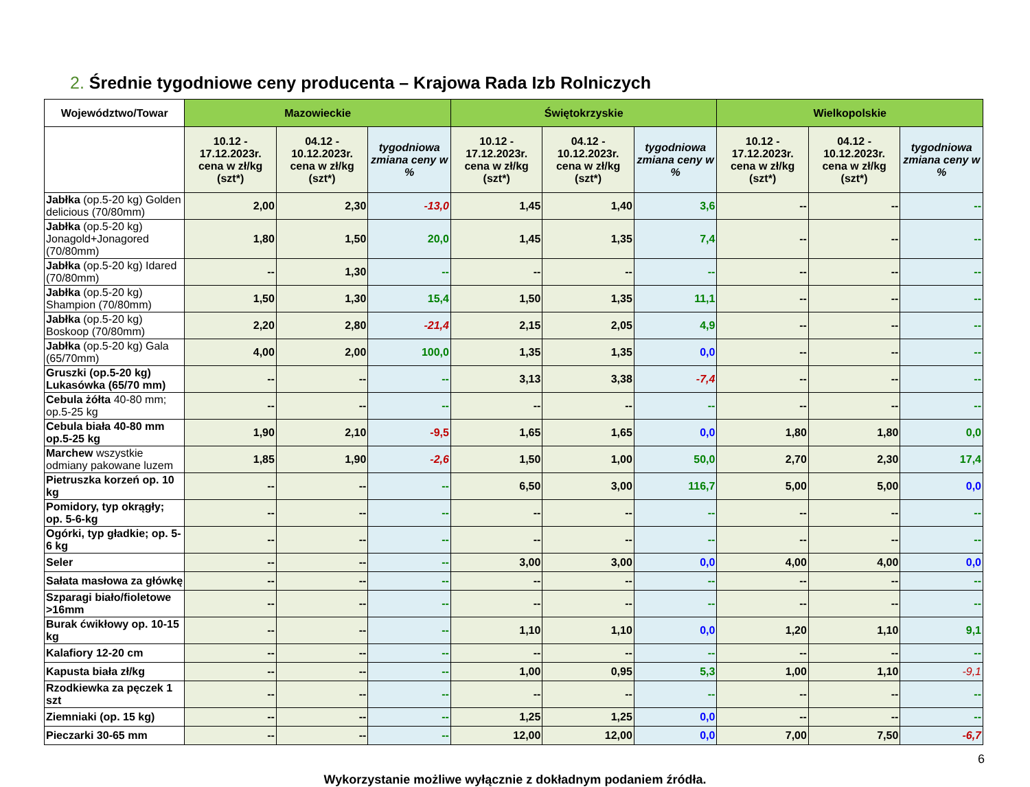2. Średnie tygodniowe ceny producenta – Krajowa Rada Izb Rolniczych
| Województwo/Towar | Mazowieckie | | | Świętokrzyskie | | | Wielkopolskie | | |
| --- | --- | --- | --- | --- | --- | --- | --- | --- | --- |
| | 10.12 - 17.12.2023r. cena w zł/kg (szt*) | 04.12 - 10.12.2023r. cena w zł/kg (szt*) | tygodniowa zmiana ceny w % | 10.12 - 17.12.2023r. cena w zł/kg (szt*) | 04.12 - 10.12.2023r. cena w zł/kg (szt*) | tygodniowa zmiana ceny w % | 10.12 - 17.12.2023r. cena w zł/kg (szt*) | 04.12 - 10.12.2023r. cena w zł/kg (szt*) | tygodniowa zmiana ceny w % |
| Jabłka (op.5-20 kg) Golden delicious (70/80mm) | 2,00 | 2,30 | -13,0 | 1,45 | 1,40 | 3,6 | -- | -- | -- |
| Jabłka (op.5-20 kg) Jonagold+Jonagored (70/80mm) | 1,80 | 1,50 | 20,0 | 1,45 | 1,35 | 7,4 | -- | -- | -- |
| Jabłka (op.5-20 kg) Idared (70/80mm) | -- | 1,30 | -- | -- | -- | -- | -- | -- | -- |
| Jabłka (op.5-20 kg) Shampion (70/80mm) | 1,50 | 1,30 | 15,4 | 1,50 | 1,35 | 11,1 | -- | -- | -- |
| Jabłka (op.5-20 kg) Boskoop (70/80mm) | 2,20 | 2,80 | -21,4 | 2,15 | 2,05 | 4,9 | -- | -- | -- |
| Jabłka (op.5-20 kg) Gala (65/70mm) | 4,00 | 2,00 | 100,0 | 1,35 | 1,35 | 0,0 | -- | -- | -- |
| Gruszki (op.5-20 kg) Lukasówka (65/70 mm) | -- | -- | -- | 3,13 | 3,38 | -7,4 | -- | -- | -- |
| Cebula żółta 40-80 mm; op.5-25 kg | -- | -- | -- | -- | -- | -- | -- | -- | -- |
| Cebula biała 40-80 mm op.5-25 kg | 1,90 | 2,10 | -9,5 | 1,65 | 1,65 | 0,0 | 1,80 | 1,80 | 0,0 |
| Marchew wszystkie odmiany pakowane luzem | 1,85 | 1,90 | -2,6 | 1,50 | 1,00 | 50,0 | 2,70 | 2,30 | 17,4 |
| Pietruszka korzeń op. 10 kg | -- | -- | -- | 6,50 | 3,00 | 116,7 | 5,00 | 5,00 | 0,0 |
| Pomidory, typ okrągły; op. 5-6-kg | -- | -- | -- | -- | -- | -- | -- | -- | -- |
| Ogórki, typ gładkie; op. 5-6 kg | -- | -- | -- | -- | -- | -- | -- | -- | -- |
| Seler | -- | -- | -- | 3,00 | 3,00 | 0,0 | 4,00 | 4,00 | 0,0 |
| Sałata masłowa za główkę | -- | -- | -- | -- | -- | -- | -- | -- | -- |
| Szparagi biało/fioletowe >16mm | -- | -- | -- | -- | -- | -- | -- | -- | -- |
| Burak ćwikłowy op. 10-15 kg | -- | -- | -- | 1,10 | 1,10 | 0,0 | 1,20 | 1,10 | 9,1 |
| Kalafiory 12-20 cm | -- | -- | -- | -- | -- | -- | -- | -- | -- |
| Kapusta biała zł/kg | -- | -- | -- | 1,00 | 0,95 | 5,3 | 1,00 | 1,10 | -9,1 |
| Rzodkiewka za pęczek 1 szt | -- | -- | -- | -- | -- | -- | -- | -- | -- |
| Ziemniaki (op. 15 kg) | -- | -- | -- | 1,25 | 1,25 | 0,0 | -- | -- | -- |
| Pieczarki 30-65 mm | -- | -- | -- | 12,00 | 12,00 | 0,0 | 7,00 | 7,50 | -6,7 |
6
Wykorzystanie możliwe wyłącznie z dokładnym podaniem źródła.